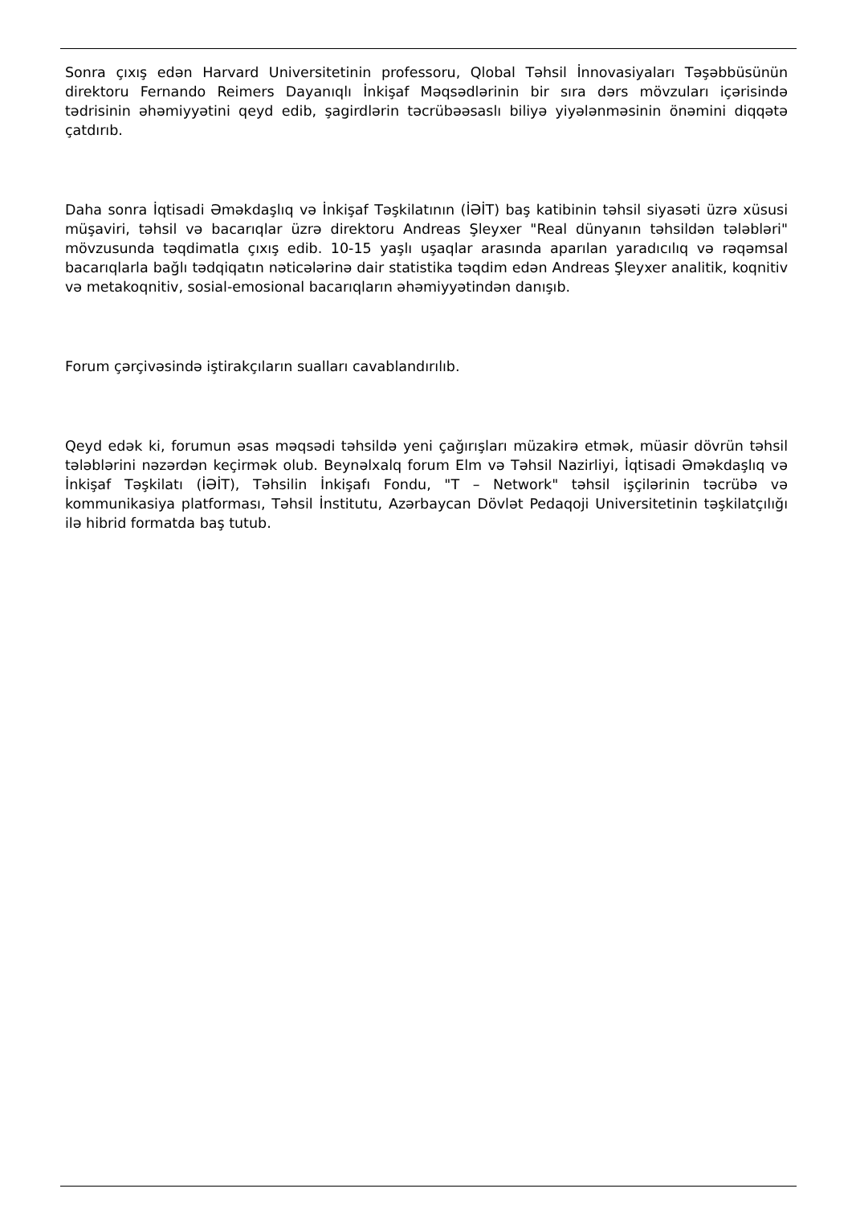Sonra çıxış edən Harvard Universitetinin professoru, Qlobal Təhsil İnnovasiyaları Təşəbbüsünün direktoru Fernando Reimers Dayanıqlı İnkişaf Məqsədlərinin bir sıra dərs mövzuları içərisində tədrisinin əhəmiyyətini qeyd edib, şagirdlərin təcrübəəsaslı biliyə yiyələnməsinin önəmini diqqətə çatdırıb.
Daha sonra İqtisadi Əməkdaşlıq və İnkişaf Təşkilatının (İƏİT) baş katibinin təhsil siyasəti üzrə xüsusi müşaviri, təhsil və bacarıqlar üzrə direktoru Andreas Şleyxer "Real dünyanın təhsildən tələbləri" mövzusunda təqdimatla çıxış edib. 10-15 yaşlı uşaqlar arasında aparılan yaradıcılıq və rəqəmsal bacarıqlarla bağlı tədqiqatın nəticələrinə dair statistika təqdim edən Andreas Şleyxer analitik, koqnitiv və metakoqnitiv, sosial-emosional bacarıqların əhəmiyyətindən danışıb.
Forum çərçivəsində iştirakçıların sualları cavablandırılıb.
Qeyd edək ki, forumun əsas məqsədi təhsildə yeni çağırışları müzakirə etmək, müasir dövrün təhsil tələblərini nəzərdən keçirmək olub. Beynəlxalq forum Elm və Təhsil Nazirliyi, İqtisadi Əməkdaşlıq və İnkişaf Təşkilatı (İƏİT), Təhsilin İnkişafı Fondu, "T – Network" təhsil işçilərinin təcrübə və kommunikasiya platforması, Təhsil İnstitutu, Azərbaycan Dövlət Pedaqoji Universitetinin təşkilatçılığı ilə hibrid formatda baş tutub.